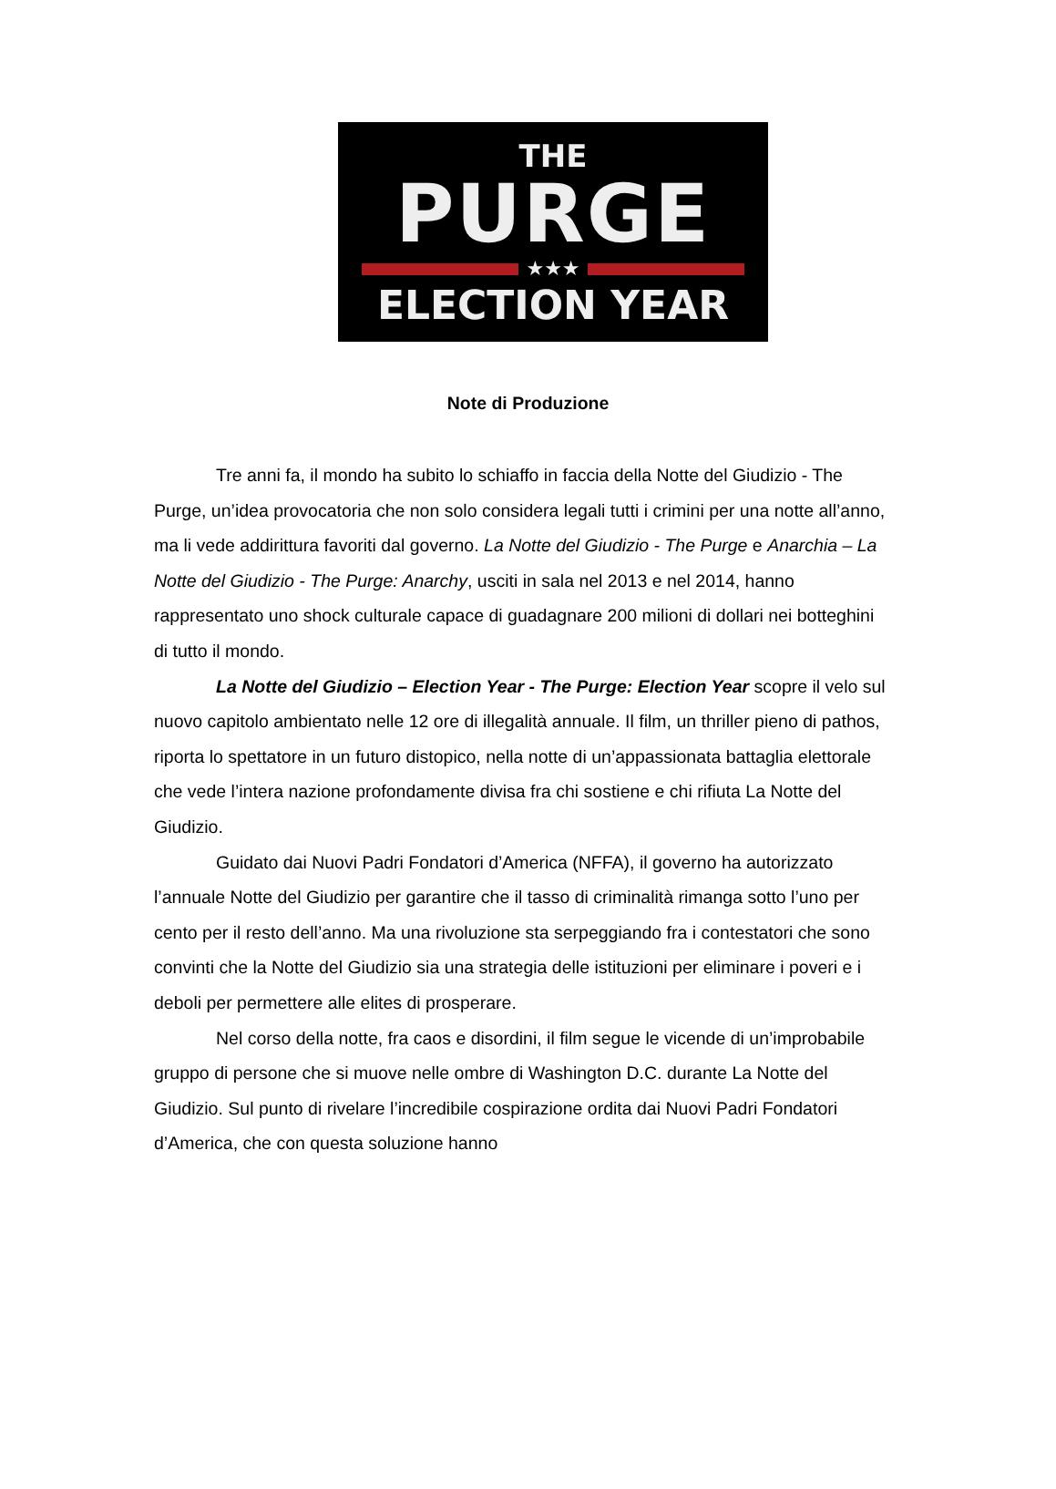THE
PURGE
★★★
ELECTION YEAR
Note di Produzione
Tre anni fa, il mondo ha subito lo schiaffo in faccia della Notte del Giudizio - The Purge, un’idea provocatoria che non solo considera legali tutti i crimini per una notte all’anno, ma li vede addirittura favoriti dal governo. La Notte del Giudizio - The Purge e Anarchia – La Notte del Giudizio - The Purge: Anarchy, usciti in sala nel 2013 e nel 2014, hanno rappresentato uno shock culturale capace di guadagnare 200 milioni di dollari nei botteghini di tutto il mondo.
La Notte del Giudizio – Election Year - The Purge: Election Year scopre il velo sul nuovo capitolo ambientato nelle 12 ore di illegalità annuale. Il film, un thriller pieno di pathos, riporta lo spettatore in un futuro distopico, nella notte di un’appassionata battaglia elettorale che vede l’intera nazione profondamente divisa fra chi sostiene e chi rifiuta La Notte del Giudizio.
Guidato dai Nuovi Padri Fondatori d’America (NFFA), il governo ha autorizzato l’annuale Notte del Giudizio per garantire che il tasso di criminalità rimanga sotto l’uno per cento per il resto dell’anno. Ma una rivoluzione sta serpeggiando fra i contestatori che sono convinti che la Notte del Giudizio sia una strategia delle istituzioni per eliminare i poveri e i deboli per permettere alle elites di prosperare.
Nel corso della notte, fra caos e disordini, il film segue le vicende di un’improbabile gruppo di persone che si muove nelle ombre di Washington D.C. durante La Notte del Giudizio. Sul punto di rivelare l’incredibile cospirazione ordita dai Nuovi Padri Fondatori d’America, che con questa soluzione hanno